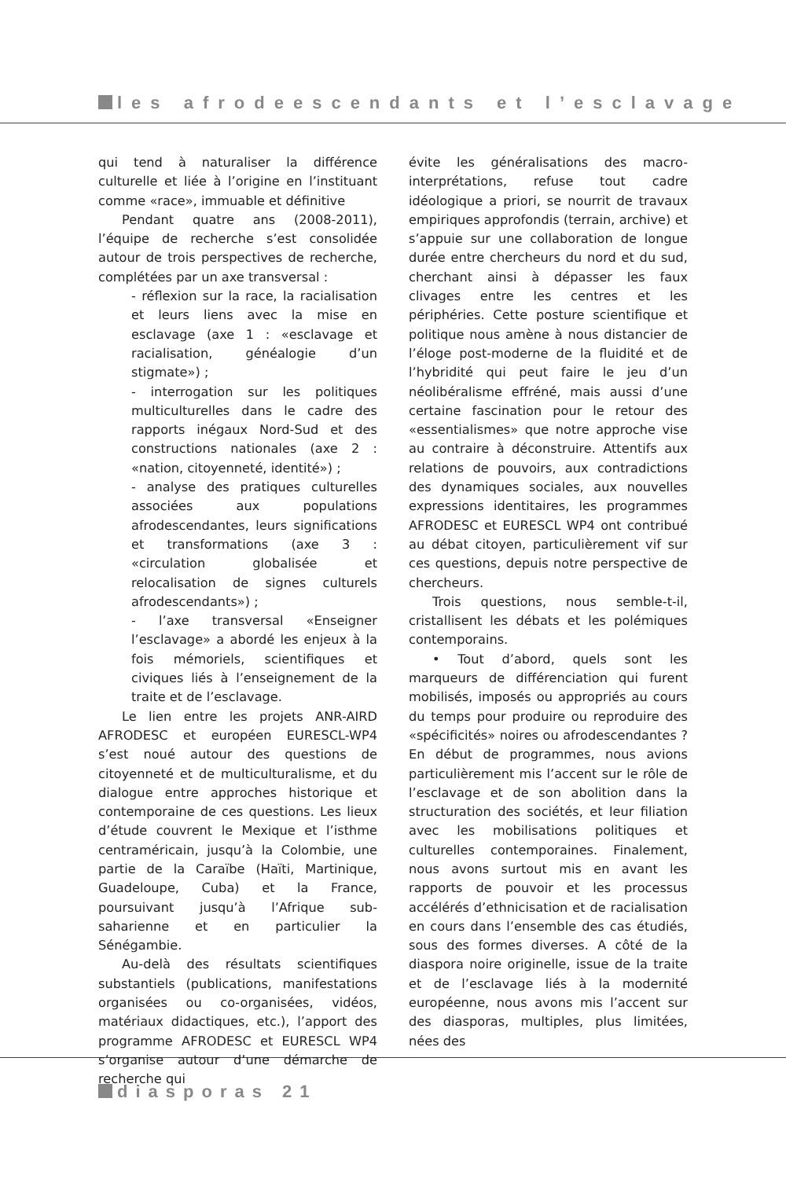les afrodeescendants et l’esclavage
qui tend à naturaliser la différence culturelle et liée à l’origine en l’instituant comme «race», immuable et définitive
Pendant quatre ans (2008-2011), l’équipe de recherche s’est consolidée autour de trois perspectives de recherche, complétées par un axe transversal :
- réflexion sur la race, la racialisation et leurs liens avec la mise en esclavage (axe 1 : «esclavage et racialisation, généalogie d’un stigmate») ;
- interrogation sur les politiques multiculturelles dans le cadre des rapports inégaux Nord-Sud et des constructions nationales (axe 2 : «nation, citoyenneté, identité») ;
- analyse des pratiques culturelles associées aux populations afrodescendantes, leurs significations et transformations (axe 3 : «circulation globalisée et relocalisation de signes culturels afrodescendants») ;
- l’axe transversal «Enseigner l’esclavage» a abordé les enjeux à la fois mémoriels, scientifiques et civiques liés à l’enseignement de la traite et de l’esclavage.
Le lien entre les projets ANR-AIRD AFRODESC et européen EURESCL-WP4 s’est noué autour des questions de citoyenneté et de multiculturalisme, et du dialogue entre approches historique et contemporaine de ces questions. Les lieux d’étude couvrent le Mexique et l’isthme centraméricain, jusqu’à la Colombie, une partie de la Caraïbe (Haïti, Martinique, Guadeloupe, Cuba) et la France, poursuivant jusqu’à l’Afrique sub-saharienne et en particulier la Sénégambie.
Au-delà des résultats scientifiques substantiels (publications, manifestations organisées ou co-organisées, vidéos, matériaux didactiques, etc.), l’apport des programme AFRODESC et EURESCL WP4 s’organise autour d’une démarche de recherche qui
évite les généralisations des macro-interprétations, refuse tout cadre idéologique a priori, se nourrit de travaux empiriques approfondis (terrain, archive) et s’appuie sur une collaboration de longue durée entre chercheurs du nord et du sud, cherchant ainsi à dépasser les faux clivages entre les centres et les périphéries. Cette posture scientifique et politique nous amène à nous distancier de l’éloge post-moderne de la fluidité et de l’hybridité qui peut faire le jeu d’un néolibéralisme effréné, mais aussi d’une certaine fascination pour le retour des «essentialismes» que notre approche vise au contraire à déconstruire. Attentifs aux relations de pouvoirs, aux contradictions des dynamiques sociales, aux nouvelles expressions identitaires, les programmes AFRODESC et EURESCL WP4 ont contribué au débat citoyen, particulièrement vif sur ces questions, depuis notre perspective de chercheurs.
Trois questions, nous semble-t-il, cristallisent les débats et les polémiques contemporains.
• Tout d’abord, quels sont les marqueurs de différenciation qui furent mobilisés, imposés ou appropriés au cours du temps pour produire ou reproduire des «spécificités» noires ou afrodescendantes ? En début de programmes, nous avions particulièrement mis l’accent sur le rôle de l’esclavage et de son abolition dans la structuration des sociétés, et leur filiation avec les mobilisations politiques et culturelles contemporaines. Finalement, nous avons surtout mis en avant les rapports de pouvoir et les processus accélérés d’ethnicisation et de racialisation en cours dans l’ensemble des cas étudiés, sous des formes diverses. A côté de la diaspora noire originelle, issue de la traite et de l’esclavage liés à la modernité européenne, nous avons mis l’accent sur des diasporas, multiples, plus limitées, nées des
diasporas 21